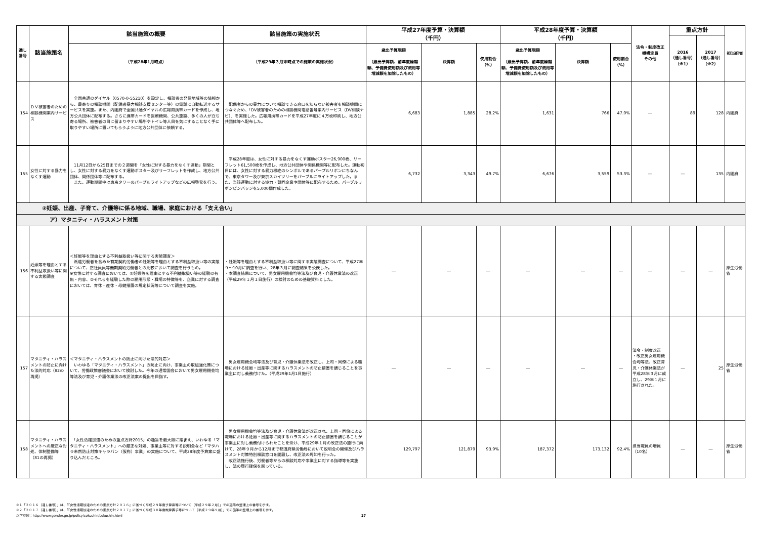| 通し番号 | 該当施策名 | 該当施策の概要 | 該当施策の実施状況 | 平成27年度予算・決算額 （千円） | | | 平成28年度予算・決算額 （千円） | | | 法令・制度改正 機構定員 その他 | 重点方針 | | 担当府省 |
| --- | --- | --- | --- | --- | --- | --- | --- | --- | --- | --- | --- | --- | --- |
| | | | | | | | | | | | 2016 （通し番号） （※1） | 2017 （通し番号） （※2） | |
| | | （平成28年1月時点） | （平成29年３月末時点での施策の実施状況） | 歳出予算現額 （歳出予算額、前年度繰越額、予備費使用額及び流用等増減額を加除したもの） | 決算額 | 使用割合 （%） | 歳出予算現額 （歳出予算額、前年度繰越額、予備費使用額及び流用等増減額を加除したもの） | 決算額 | 使用割合 （%） | | | | |
| 154 | ＤＶ被害者のための相談機関案内サービス | 全国共通のダイヤル（0570-0-55210）を設定し、相談者の発信地域等の情報から、最寄りの相談機関（配偶者暴力相談支援センター等）の電話に自動転送するサービスを実施。また、内閣府で全国共通ダイヤルの広報用携帯カードを作成し、地方公共団体に配布する。さらに携帯カードを医療機関、公共施設、多くの人が立ち寄る場所、被害者の目に留まりやすい場所やトイレ等人目を気にすることなく手に取りやすい場所に置いてもらうように地方公共団体に依頼する。 | 配偶者からの暴力について相談できる窓口を知らない被害者を相談機関につなぐため、「DV被害者のための相談機関電話番号案内サービス（DV相談ナビ）」を実施した。広報用携帯カードを平成27年度に４万枚印刷し、地方公共団体等へ配布した。 | 6,683 | 1,885 | 28.2% | 1,631 | 766 | 47.0% | ― | 89 | 128 | 内閣府 |
| 155 | 女性に対する暴力をなくす運動 | 11月12日から25日までの２週間を「女性に対する暴力をなくす運動」期間とし、女性に対する暴力をなくす運動ポスター及びリーフレットを作成し、地方公共団体、関係団体等に配布する。 また、運動期間中は東京タワーのパープルライトアップなどの広報啓発を行う。 | 平成28年度は、女性に対する暴力をなくす運動ポスター26,900枚、リーフレット61,500枚を作成し、地方公共団体や関係機関等に配布した。運動初日には、女性に対する暴力根絶のシンボルであるパープルリボンにちなんで、東京タワー及び東京スカイツリーをパープルにライトアップした。また、当該運動に対する協力・賛同企業や団体等に配布するため、パープルリボンピンバッジを5,000個作成した。 | 6,732 | 3,343 | 49.7% | 6,676 | 3,559 | 53.3% | ― | ― | 135 | 内閣府 |
| ②妊娠、出産、子育て、介護等に係る地域、職場、家庭における「支え合い」 | | | | | | | | | | | | | |
| ア）マタニティ・ハラスメント対策 | | | | | | | | | | | | | |
| 156 | 妊娠等を理由とする不利益取扱い等に関する実態調査 | ＜妊娠等を理由とする不利益取扱い等に関する実態調査＞ 派遣労働者を含めた有期契約労働者の妊娠等を理由とする不利益取扱い等の実態について、正社員員等無期契約労働者との比較において調査を行うもの。 ※女性に対する調査においては、①妊娠等を理由とする不利益取扱い等の経験の有無・内容、②それらを経験した際の雇用形態・職場の特徴等を、企業に対する調査においては、育休・産休・母健措置の規定状況等について調査を実施。 | ・妊娠等を理由とする不利益取扱い等に関する実態調査について、平成27年９～10月に調査を行い、28年３月に調査結果を公表した。 ・本調査結果について、男女雇用機会均等法及び育児・介護休業法の改正（平成29年１月１日施行）の検討のための基礎資料とした。 | ― | ― | ― | ― | ― | ― | ― | ― | ― | 厚生労働省 |
| 157 | マタニティ・ハラスメントの防止に向けた法的対応（82の再掲） | ＜マタニティ・ハラスメントの防止に向けた法的対応＞ いわゆる「マタニティ・ハラスメント」の防止に向け、事業主の取組強化策について、労働政策審議会において検討した。今年の通常国会において男女雇用機会均等法及び育児・介護休業法の改正法案の提出を目指す。 | 男女雇用機会均等法及び育児・介護休業法を改正し、上司・同僚による職場における妊娠・出産等に関するハラスメントの防止措置を講じることを事業主に対し義務付けた。（平成29年1月1日施行） | ― | ― | ― | ― | ― | ― | 法令・制度改正 ・改正男女雇用機会均等法、改正育児・介護休業法が平成28年３月に成立し、29年１月に施行された。 | ― | 25 | 厚生労働省 |
| 158 | マタニティ・ハラスメントへの厳正な対処、体制整備等（81の再掲） | 「女性活躍加速のための重点方針2015」の趣旨を最大限に踏まえ、いわゆる「マタニティ・ハラスメント」への厳正な対処、事業主等に対する説明会など「マタハラ未然防止対策キャラバン（仮称）事業」の実施について、平成28年度予算案に盛り込んだところ。 | 男女雇用機会均等法及び育児・介護休業法が改正され、上司・同僚による職場における妊娠・出産等に関するハラスメントの防止措置を講じることが事業主に対し義務付けられたことを受け、平成29年１月の改正法の施行に向けて、28年９月から12月まで都道府県労働局において説明会の開催及びハラスメント対策特別相談窓口を開設し、改正法の周知を行った。 改正法施行後、労働者等からの相談対応や事業主に対する指導等を実施し、法の履行確保を図っている。 | 129,797 | 121,879 | 93.9% | 187,372 | 173,132 | 92.4% | 担当職員の増員（10名） | ― | ― | 厚生労働省 |
※１「２０１６（通し番号）」は、「『女性活躍加速のための重点方針２０１６』に基づく平成２９年度予算案等について（平成２９年２月）」での施策の整理上の番号を示す。
※２「２０１７（通し番号）」は、「『女性活躍加速のための重点方針２０１７』に基づく平成３０年度概算要求等について（平成２９年９月）」での施策の整理上の番号を示す。
以下参照：http://www.gender.go.jp/policy/sokushin/sokushin.html 27